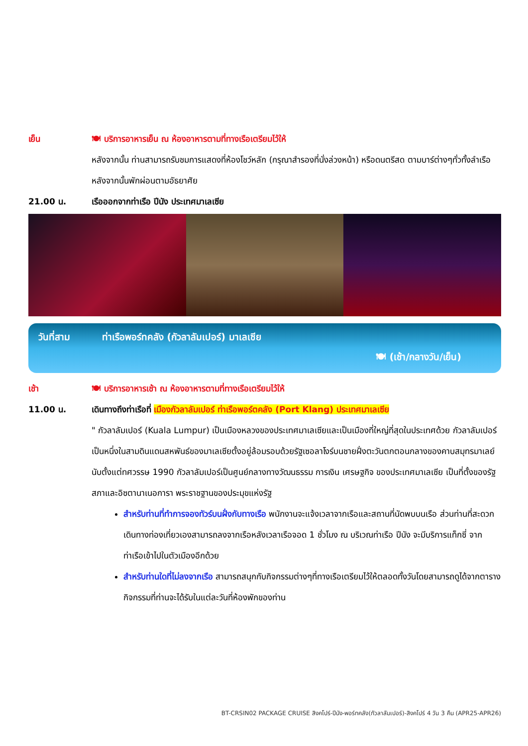เย็น 🍽 บริการอาหารเย็น ณ ห้องอาหารตามที่ทางเรือเตรียมไว้ให้
หลังจากนั้น ท่านสามารถรับชมการแสดงที่ห้องโชว์หลัก (กรุณาสำรองที่นั่งล่วงหน้า) หรือดนตรีสด ตามบาร์ต่างๆทั่วทั้งลำเรือ หลังจากนั้นพักผ่อนตามอัธยาศัย
21.00 น. เรือออกจากท่าเรือ ปีนัง ประเทศมาเลเซีย
วันที่สาม ท่าเรือพอร์ทคลัง (กัวลาลัมเปอร์) มาเลเซีย
🍽 (เช้า/กลางวัน/เย็น)
เช้า 🍽 บริการอาหารเช้า ณ ห้องอาหารตามที่ทางเรือเตรียมไว้ให้
11.00 น. เดินทางถึงท่าเรือที่ เมืองกัวลาลัมเปอร์ ท่าเรือพอร์ตคลัง (Port Klang) ประเทศมาเลเซีย
" กัวลาลัมเปอร์ (Kuala Lumpur) เป็นเมืองหลวงของประเทศมาเลเซียและเป็นเมืองที่ใหญ่ที่สุดในประเทศด้วย กัวลาลัมเปอร์เป็นหนึ่งในสามดินแดนสหพันธ์ของมาเลเซียตั้งอยู่ล้อมรอบด้วยรัฐเซอลาโงร์บนชายฝั่งตะวันตกตอนกลางของคาบสมุทรมาเลย์ นับตั้งแต่ทศวรรษ 1990 กัวลาลัมเปอร์เป็นศูนย์กลางทางวัฒนธรรม การเงิน เศรษฐกิจ ของประเทศมาเลเซีย เป็นที่ตั้งของรัฐสภาและอิซตานาเนอการา พระราชฐานของประมุขแห่งรัฐ
สำหรับท่านที่ทำการจองทัวร์บนฝั่งกับทางเรือ พนักงานจะแจ้งเวลาจากเรือและสถานที่นัดพบบนเรือ ส่วนท่านที่สะดวกเดินทางท่องเที่ยวเองสามารถลงจากเรือหลังเวลาเรือจอด 1 ชั่วโมง ณ บริเวณท่าเรือ ปีนัง จะมีบริการแท็กซี่ จากท่าเรือเข้าไปในตัวเมืองอีกด้วย
สำหรับท่านใดที่ไม่ลงจากเรือ สามารถสนุกกับกิจกรรมต่างๆที่ทางเรือเตรียมไว้ให้ตลอดทั้งวันโดยสามารถดูได้จากตารางกิจกรรมที่ท่านจะได้รับในแต่ละวันที่ห้องพักของท่าน
BT-CRSIN02 PACKAGE CRUISE สิงคโปร์-ปีนัง-พอร์ทคลัง(กัวลาลัมเปอร์)-สิงคโปร์ 4 วัน 3 คืน (APR25-APR26)